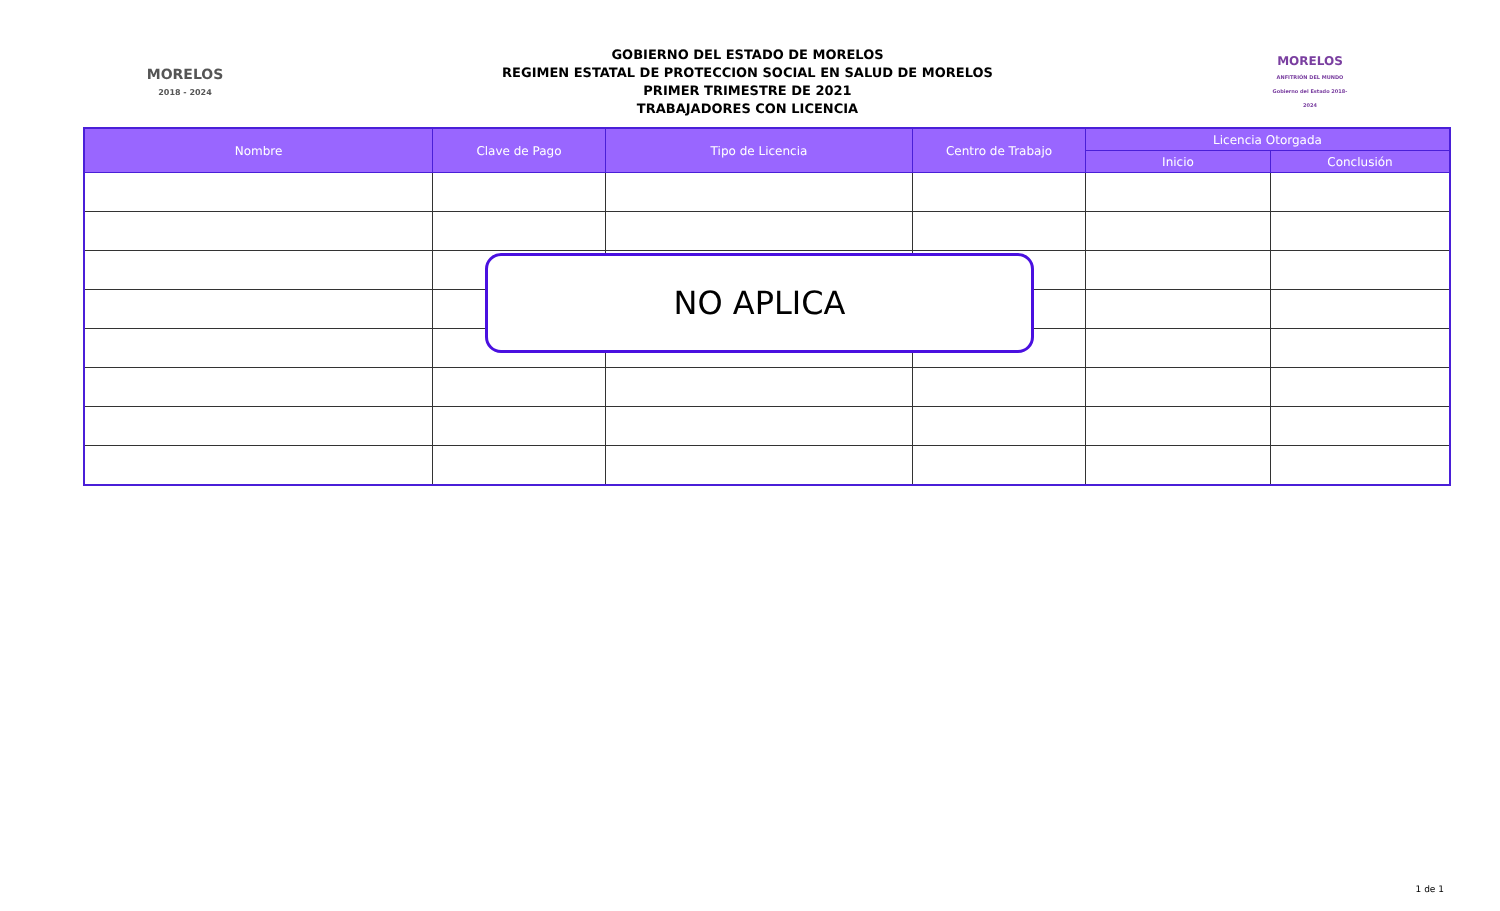MORELOS
2018 - 2024
GOBIERNO DEL ESTADO DE MORELOS
REGIMEN ESTATAL DE PROTECCION SOCIAL EN SALUD DE MORELOS
PRIMER TRIMESTRE DE 2021
TRABAJADORES CON LICENCIA
MORELOS
ANFITRIÓN DEL MUNDO
Gobierno del Estado 2018-2024
| Nombre | Clave de Pago | Tipo de Licencia | Centro de Trabajo | Licencia Otorgada | |
| --- | --- | --- | --- | --- | --- |
| | | | | Inicio | Conclusión |
NO APLICA
1 de 1